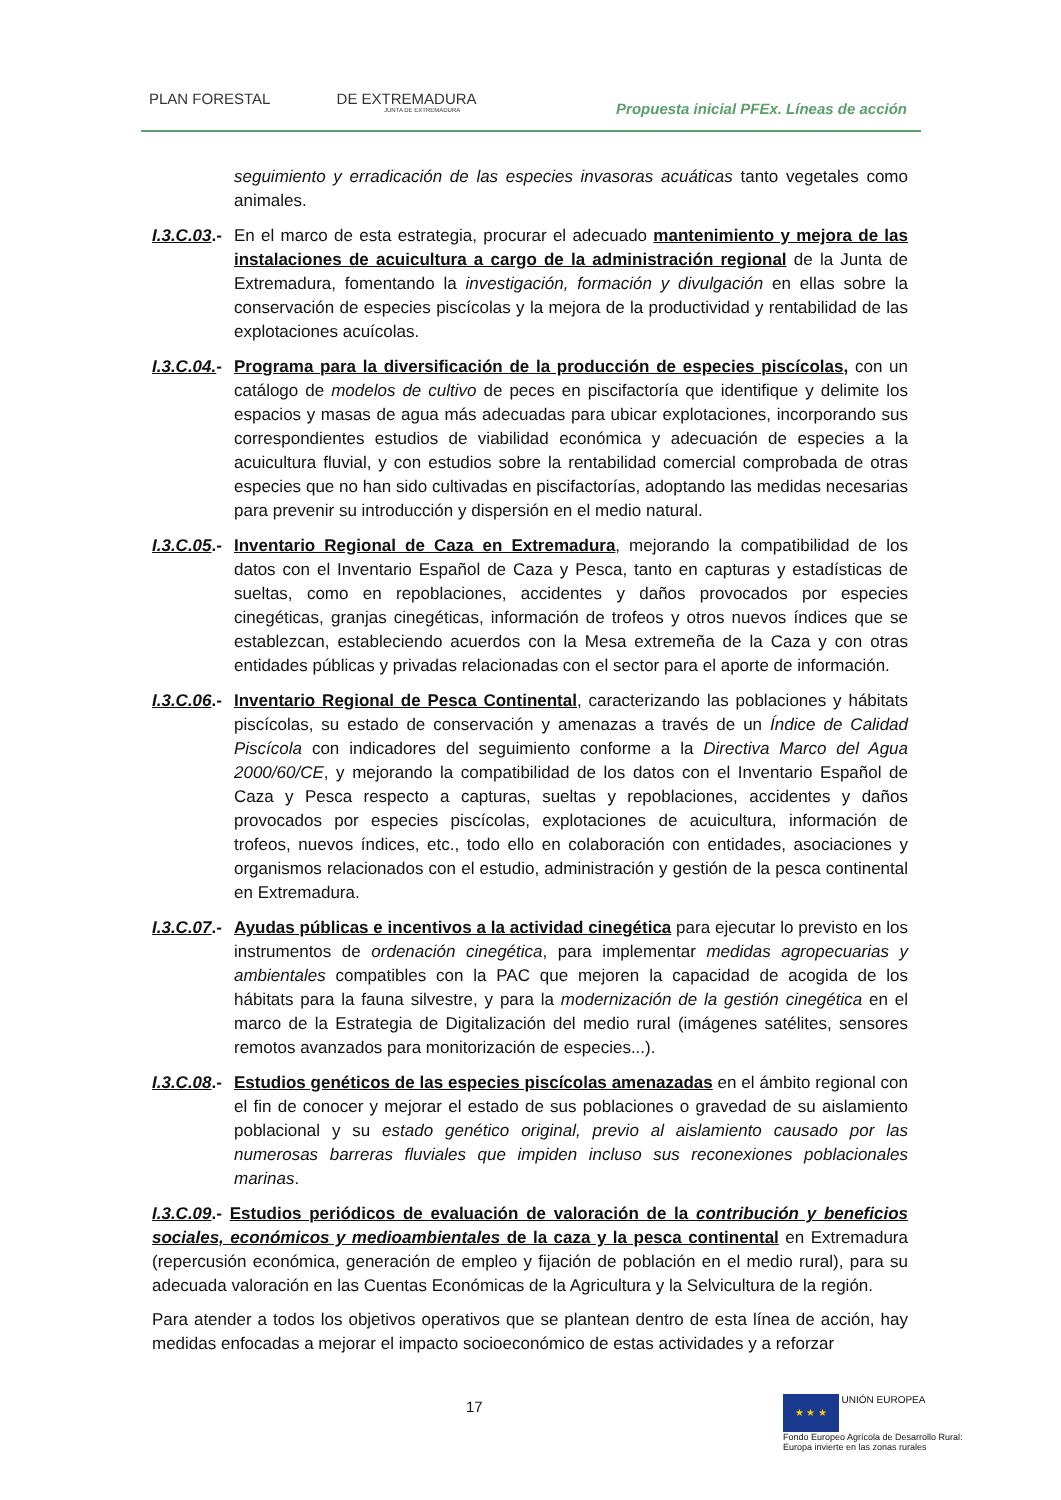PLAN FORESTAL DE EXTREMADURA
JUNTA DE EXTREMADURA
Propuesta inicial PFEx. Líneas de acción
seguimiento y erradicación de las especies invasoras acuáticas tanto vegetales como animales.
I.3.C.03.-
En el marco de esta estrategia, procurar el adecuado mantenimiento y mejora de las instalaciones de acuicultura a cargo de la administración regional de la Junta de Extremadura, fomentando la investigación, formación y divulgación en ellas sobre la conservación de especies piscícolas y la mejora de la productividad y rentabilidad de las explotaciones acuícolas.
I.3.C.04.-
Programa para la diversificación de la producción de especies piscícolas, con un catálogo de modelos de cultivo de peces en piscifactoría que identifique y delimite los espacios y masas de agua más adecuadas para ubicar explotaciones, incorporando sus correspondientes estudios de viabilidad económica y adecuación de especies a la acuicultura fluvial, y con estudios sobre la rentabilidad comercial comprobada de otras especies que no han sido cultivadas en piscifactorías, adoptando las medidas necesarias para prevenir su introducción y dispersión en el medio natural.
I.3.C.05.-
Inventario Regional de Caza en Extremadura, mejorando la compatibilidad de los datos con el Inventario Español de Caza y Pesca, tanto en capturas y estadísticas de sueltas, como en repoblaciones, accidentes y daños provocados por especies cinegéticas, granjas cinegéticas, información de trofeos y otros nuevos índices que se establezcan, estableciendo acuerdos con la Mesa extremeña de la Caza y con otras entidades públicas y privadas relacionadas con el sector para el aporte de información.
I.3.C.06.-
Inventario Regional de Pesca Continental, caracterizando las poblaciones y hábitats piscícolas, su estado de conservación y amenazas a través de un Índice de Calidad Piscícola con indicadores del seguimiento conforme a la Directiva Marco del Agua 2000/60/CE, y mejorando la compatibilidad de los datos con el Inventario Español de Caza y Pesca respecto a capturas, sueltas y repoblaciones, accidentes y daños provocados por especies piscícolas, explotaciones de acuicultura, información de trofeos, nuevos índices, etc., todo ello en colaboración con entidades, asociaciones y organismos relacionados con el estudio, administración y gestión de la pesca continental en Extremadura.
I.3.C.07.-
Ayudas públicas e incentivos a la actividad cinegética para ejecutar lo previsto en los instrumentos de ordenación cinegética, para implementar medidas agropecuarias y ambientales compatibles con la PAC que mejoren la capacidad de acogida de los hábitats para la fauna silvestre, y para la modernización de la gestión cinegética en el marco de la Estrategia de Digitalización del medio rural (imágenes satélites, sensores remotos avanzados para monitorización de especies...).
I.3.C.08.-
Estudios genéticos de las especies piscícolas amenazadas en el ámbito regional con el fin de conocer y mejorar el estado de sus poblaciones o gravedad de su aislamiento poblacional y su estado genético original, previo al aislamiento causado por las numerosas barreras fluviales que impiden incluso sus reconexiones poblacionales marinas.
I.3.C.09.- Estudios periódicos de evaluación de valoración de la contribución y beneficios sociales, económicos y medioambientales de la caza y la pesca continental en Extremadura (repercusión económica, generación de empleo y fijación de población en el medio rural), para su adecuada valoración en las Cuentas Económicas de la Agricultura y la Selvicultura de la región.
Para atender a todos los objetivos operativos que se plantean dentro de esta línea de acción, hay medidas enfocadas a mejorar el impacto socioeconómico de estas actividades y a reforzar
17
★ ★ ★ UNIÓN EUROPEA
Fondo Europeo Agrícola de Desarrollo Rural:
Europa invierte en las zonas rurales